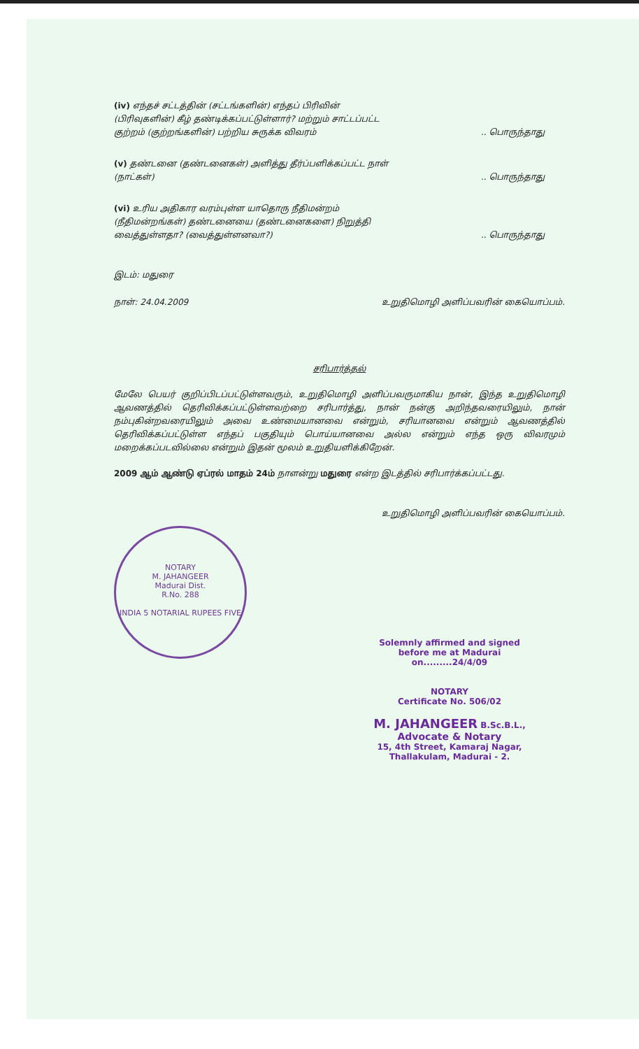(iv) எந்தச் சட்டத்தின் (சட்டங்களின்) எந்தப் பிரிவின் (பிரிவுகளின்) கீழ் தண்டிக்கப்பட்டுள்ளார்? மற்றும் சாட்டப்பட்ட குற்றம் (குற்றங்களின்) பற்றிய சுருக்க விவரம்
.. பொருந்தாது
(v) தண்டனை (தண்டனைகள்) அளித்து தீர்ப்பளிக்கப்பட்ட நாள் (நாட்கள்)
.. பொருந்தாது
(vi) உரிய அதிகார வரம்புள்ள யாதொரு நீதிமன்றம் (நீதிமன்றங்கள்) தண்டனையை (தண்டனைகளை) நிறுத்தி வைத்துள்ளதா? (வைத்துள்ளனவா?)
.. பொருந்தாது
இடம்: மதுரை
நாள்: 24.04.2009 உறுதிமொழி அளிப்பவரின் கையொப்பம்.
சரிபார்த்தல்
மேலே பெயர் குறிப்பிடப்பட்டுள்ளவரும், உறுதிமொழி அளிப்பவருமாகிய நான், இந்த உறுதிமொழி ஆவணத்தில் தெரிவிக்கப்பட்டுள்ளவற்றை சரிபார்த்து, நான் நன்கு அறிந்தவரையிலும், நான் நம்புகின்றவரையிலும் அவை உண்மையானவை என்றும், சரியானவை என்றும் ஆவணத்தில் தெரிவிக்கப்பட்டுள்ள எந்தப் பகுதியும் பொய்யானவை அல்ல என்றும் எந்த ஒரு விவரமும் மறைக்கப்படவில்லை என்றும் இதன் மூலம் உறுதியளிக்கிறேன்.
2009 ஆம் ஆண்டு ஏப்ரல் மாதம் 24ம் நாளன்று மதுரை என்ற இடத்தில் சரிபார்க்கப்பட்டது.
உறுதிமொழி அளிப்பவரின் கையொப்பம்.
NOTARY
M. JAHANGEER
Madurai Dist.
R.No. 288
INDIA 5 NOTARIAL RUPEES FIVE
Solemnly affirmed and signed
before me at Madurai on.........24/4/09
NOTARY
Certificate No. 506/02
M. JAHANGEER B.Sc.B.L.,
Advocate & Notary
15, 4th Street, Kamaraj Nagar,
Thallakulam, Madurai - 2.